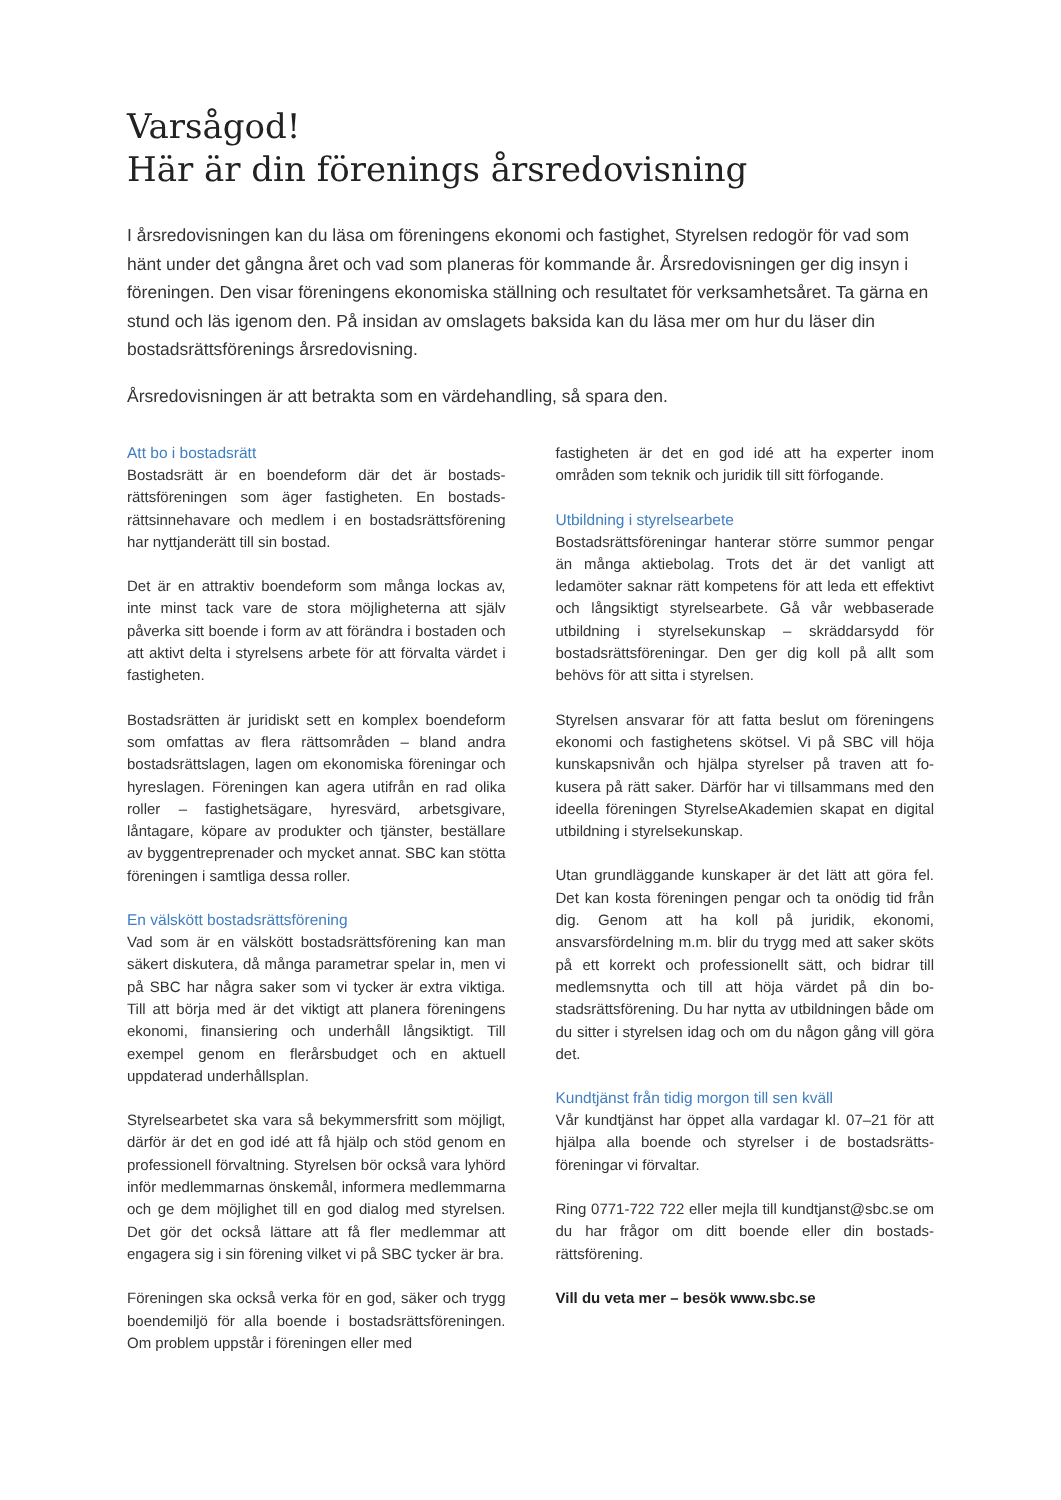Varsågod!
Här är din förenings årsredovisning
I årsredovisningen kan du läsa om föreningens ekonomi och fastighet, Styrelsen redogör för vad som hänt under det gångna året och vad som planeras för kommande år. Årsredovisningen ger dig insyn i föreningen. Den visar föreningens ekonomiska ställning och resultatet för verksamhetsåret. Ta gärna en stund och läs igenom den. På insidan av omslagets baksida kan du läsa mer om hur du läser din bostadsrättsförenings årsredovisning.
Årsredovisningen är att betrakta som en värdehandling, så spara den.
Att bo i bostadsrätt
Bostadsrätt är en boendeform där det är bostads­rättsföreningen som äger fastigheten. En bostads­rättsinnehavare och medlem i en bostadsrättsfören­ing har nyttjanderätt till sin bostad.
Det är en attraktiv boendeform som många lockas av, inte minst tack vare de stora möjligheterna att själv påverka sitt boende i form av att förändra i bostaden och att aktivt delta i styrelsens arbete för att förvalta värdet i fastigheten.
Bostadsrätten är juridiskt sett en komplex boende­form som omfattas av flera rättsområden – bland andra bostadsrättslagen, lagen om ekonomiska för­eningar och hyreslagen. Föreningen kan agera utifrån en rad olika roller – fastighetsägare, hyresvärd, ar­betsgivare, låntagare, köpare av produkter och tjäns­ter, beställare av byggentreprenader och mycket an­nat. SBC kan stötta föreningen i samtliga dessa roller.
En välskött bostadsrättsförening
Vad som är en välskött bostadsrättsförening kan man säkert diskutera, då många parametrar spelar in, men vi på SBC har några saker som vi tycker är extra viktiga. Till att börja med är det viktigt att pla­nera föreningens ekonomi, finansiering och underhåll långsiktigt. Till exempel genom en flerårsbudget och en aktuell uppdaterad underhållsplan.
Styrelsearbetet ska vara så bekymmersfritt som möj­ligt, därför är det en god idé att få hjälp och stöd ge­nom en professionell förvaltning. Styrelsen bör också vara lyhörd inför medlemmarnas önskemål, infor­mera medlemmarna och ge dem möjlighet till en god dialog med styrelsen. Det gör det också lättare att få fler medlemmar att engagera sig i sin förening vilket vi på SBC tycker är bra.
Föreningen ska också verka för en god, säker och trygg boendemiljö för alla boende i bostadsrättsför­eningen. Om problem uppstår i föreningen eller med
fastigheten är det en god idé att ha experter inom områden som teknik och juridik till sitt förfogande.
Utbildning i styrelsearbete
Bostadsrättsföreningar hanterar större summor pengar än många aktiebolag. Trots det är det vanligt att ledamöter saknar rätt kompetens för att leda ett effektivt och långsiktigt styrelsearbete. Gå vår web­baserade utbildning i styrelsekunskap – skräddar­sydd för bostadsrättsföreningar. Den ger dig koll på allt som behövs för att sitta i styrelsen.
Styrelsen ansvarar för att fatta beslut om föreningens ekonomi och fastighetens skötsel. Vi på SBC vill höja kunskapsnivån och hjälpa styrelser på traven att fo­kusera på rätt saker. Därför har vi tillsammans med den ideella föreningen StyrelseAkademien skapat en digital utbildning i styrelsekunskap.
Utan grundläggande kunskaper är det lätt att göra fel. Det kan kosta föreningen pengar och ta onödig tid från dig. Genom att ha koll på juridik, ekonomi, ansvarsfördelning m.m. blir du trygg med att saker sköts på ett korrekt och professionellt sätt, och bidrar till medlemsnytta och till att höja värdet på din bo­stadsrättsförening. Du har nytta av utbildningen både om du sitter i styrelsen idag och om du någon gång vill göra det.
Kundtjänst från tidig morgon till sen kväll
Vår kundtjänst har öppet alla vardagar kl. 07–21 för att hjälpa alla boende och styrelser i de bostadsrätts­föreningar vi förvaltar.
Ring 0771-722 722 eller mejla till kundtjanst@sbc.se om du har frågor om ditt boende eller din bostads­rättsförening.
Vill du veta mer – besök www.sbc.se